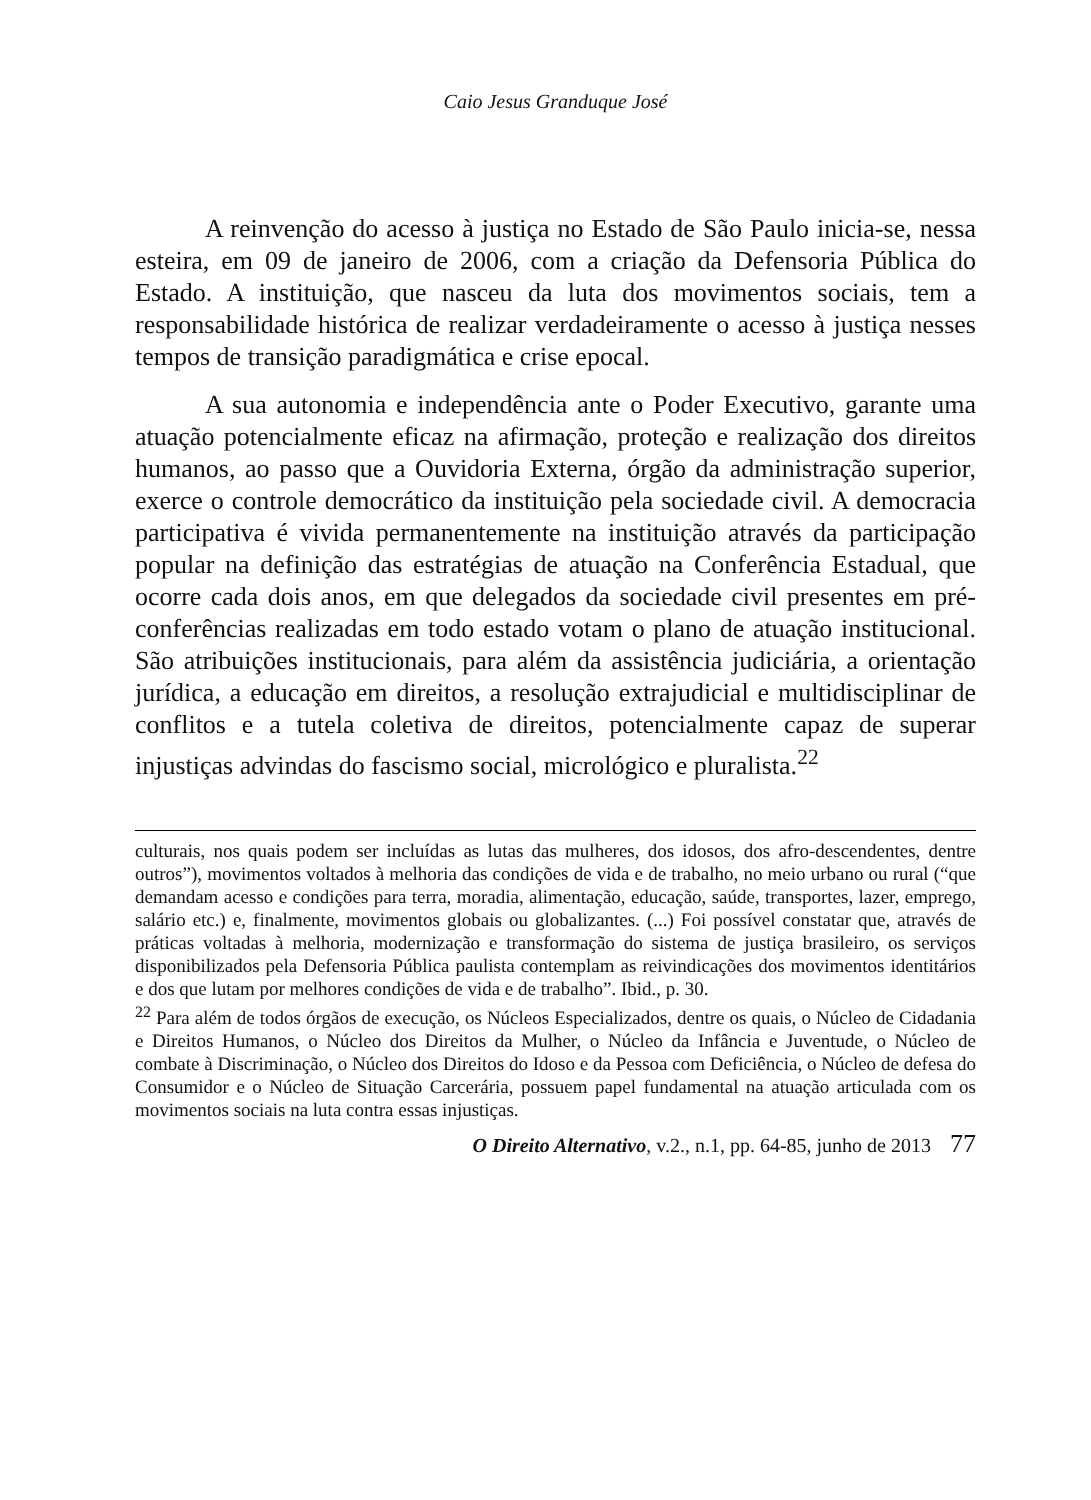Caio Jesus Granduque José
A reinvenção do acesso à justiça no Estado de São Paulo inicia-se, nessa esteira, em 09 de janeiro de 2006, com a criação da Defensoria Pública do Estado. A instituição, que nasceu da luta dos movimentos sociais, tem a responsabilidade histórica de realizar verdadeiramente o acesso à justiça nesses tempos de transição paradigmática e crise epocal.
A sua autonomia e independência ante o Poder Executivo, garante uma atuação potencialmente eficaz na afirmação, proteção e realização dos direitos humanos, ao passo que a Ouvidoria Externa, órgão da administração superior, exerce o controle democrático da instituição pela sociedade civil. A democracia participativa é vivida permanentemente na instituição através da participação popular na definição das estratégias de atuação na Conferência Estadual, que ocorre cada dois anos, em que delegados da sociedade civil presentes em pré-conferências realizadas em todo estado votam o plano de atuação institucional. São atribuições institucionais, para além da assistência judiciária, a orientação jurídica, a educação em direitos, a resolução extrajudicial e multidisciplinar de conflitos e a tutela coletiva de direitos, potencialmente capaz de superar injustiças advindas do fascismo social, micrológico e pluralista.<sup>22</sup>
culturais, nos quais podem ser incluídas as lutas das mulheres, dos idosos, dos afro-descendentes, dentre outros”), movimentos voltados à melhoria das condições de vida e de trabalho, no meio urbano ou rural (“que demandam acesso e condições para terra, moradia, alimentação, educação, saúde, transportes, lazer, emprego, salário etc.) e, finalmente, movimentos globais ou globalizantes. (...) Foi possível constatar que, através de práticas voltadas à melhoria, modernização e transformação do sistema de justiça brasileiro, os serviços disponibilizados pela Defensoria Pública paulista contemplam as reivindicações dos movimentos identitários e dos que lutam por melhores condições de vida e de trabalho”. Ibid., p. 30.
<sup>22</sup> Para além de todos órgãos de execução, os Núcleos Especializados, dentre os quais, o Núcleo de Cidadania e Direitos Humanos, o Núcleo dos Direitos da Mulher, o Núcleo da Infância e Juventude, o Núcleo de combate à Discriminação, o Núcleo dos Direitos do Idoso e da Pessoa com Deficiência, o Núcleo de defesa do Consumidor e o Núcleo de Situação Carcerária, possuem papel fundamental na atuação articulada com os movimentos sociais na luta contra essas injustiças.
O Direito Alternativo, v.2., n.1, pp. 64-85, junho de 2013 77